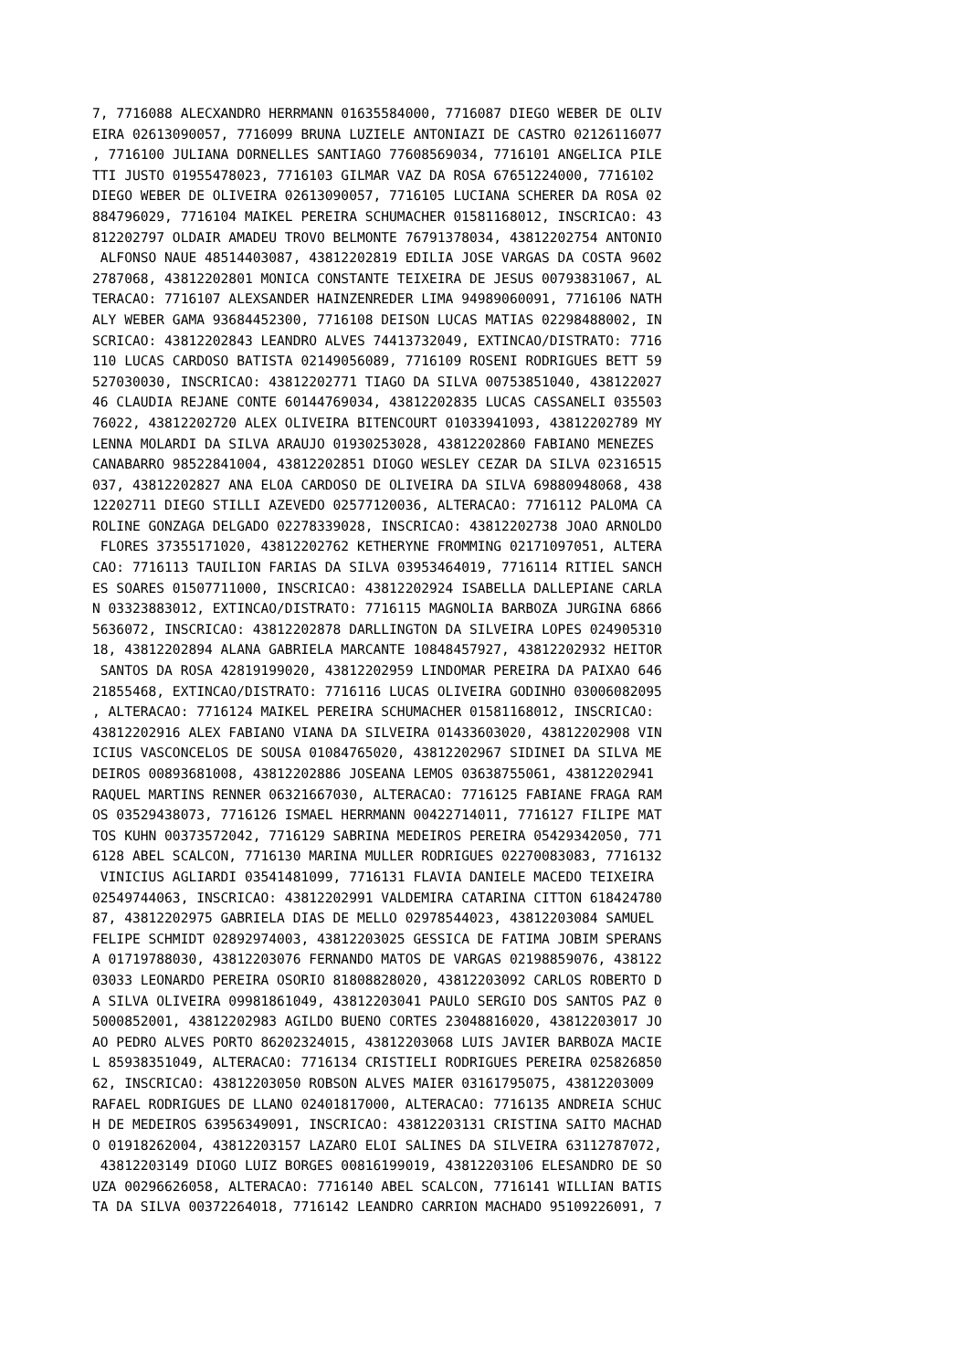7, 7716088 ALECXANDRO HERRMANN 01635584000, 7716087 DIEGO WEBER DE OLIV
EIRA 02613090057, 7716099 BRUNA LUZIELE ANTONIAZI DE CASTRO 02126116077
, 7716100 JULIANA DORNELLES SANTIAGO 77608569034, 7716101 ANGELICA PILE
TTI JUSTO 01955478023, 7716103 GILMAR VAZ DA ROSA 67651224000, 7716102
DIEGO WEBER DE OLIVEIRA 02613090057, 7716105 LUCIANA SCHERER DA ROSA 02
884796029, 7716104 MAIKEL PEREIRA SCHUMACHER 01581168012, INSCRICAO: 43
812202797 OLDAIR AMADEU TROVO BELMONTE 76791378034, 43812202754 ANTONIO
 ALFONSO NAUE 48514403087, 43812202819 EDILIA JOSE VARGAS DA COSTA 9602
2787068, 43812202801 MONICA CONSTANTE TEIXEIRA DE JESUS 00793831067, AL
TERACAO: 7716107 ALEXSANDER HAINZENREDER LIMA 94989060091, 7716106 NATH
ALY WEBER GAMA 93684452300, 7716108 DEISON LUCAS MATIAS 02298488002, IN
SCRICAO: 43812202843 LEANDRO ALVES 74413732049, EXTINCAO/DISTRATO: 7716
110 LUCAS CARDOSO BATISTA 02149056089, 7716109 ROSENI RODRIGUES BETT 59
527030030, INSCRICAO: 43812202771 TIAGO DA SILVA 00753851040, 438122027
46 CLAUDIA REJANE CONTE 60144769034, 43812202835 LUCAS CASSANELI 035503
76022, 43812202720 ALEX OLIVEIRA BITENCOURT 01033941093, 43812202789 MY
LENNA MOLARDI DA SILVA ARAUJO 01930253028, 43812202860 FABIANO MENEZES
CANABARRO 98522841004, 43812202851 DIOGO WESLEY CEZAR DA SILVA 02316515
037, 43812202827 ANA ELOA CARDOSO DE OLIVEIRA DA SILVA 69880948068, 438
12202711 DIEGO STILLI AZEVEDO 02577120036, ALTERACAO: 7716112 PALOMA CA
ROLINE GONZAGA DELGADO 02278339028, INSCRICAO: 43812202738 JOAO ARNOLDO
 FLORES 37355171020, 43812202762 KETHERYNE FROMMING 02171097051, ALTERA
CAO: 7716113 TAUILION FARIAS DA SILVA 03953464019, 7716114 RITIEL SANCH
ES SOARES 01507711000, INSCRICAO: 43812202924 ISABELLA DALLEPIANE CARLA
N 03323883012, EXTINCAO/DISTRATO: 7716115 MAGNOLIA BARBOZA JURGINA 6866
5636072, INSCRICAO: 43812202878 DARLLINGTON DA SILVEIRA LOPES 024905310
18, 43812202894 ALANA GABRIELA MARCANTE 10848457927, 43812202932 HEITOR
 SANTOS DA ROSA 42819199020, 43812202959 LINDOMAR PEREIRA DA PAIXAO 646
21855468, EXTINCAO/DISTRATO: 7716116 LUCAS OLIVEIRA GODINHO 03006082095
, ALTERACAO: 7716124 MAIKEL PEREIRA SCHUMACHER 01581168012, INSCRICAO:
43812202916 ALEX FABIANO VIANA DA SILVEIRA 01433603020, 43812202908 VIN
ICIUS VASCONCELOS DE SOUSA 01084765020, 43812202967 SIDINEI DA SILVA ME
DEIROS 00893681008, 43812202886 JOSEANA LEMOS 03638755061, 43812202941
RAQUEL MARTINS RENNER 06321667030, ALTERACAO: 7716125 FABIANE FRAGA RAM
OS 03529438073, 7716126 ISMAEL HERRMANN 00422714011, 7716127 FILIPE MAT
TOS KUHN 00373572042, 7716129 SABRINA MEDEIROS PEREIRA 05429342050, 771
6128 ABEL SCALCON, 7716130 MARINA MULLER RODRIGUES 02270083083, 7716132
 VINICIUS AGLIARDI 03541481099, 7716131 FLAVIA DANIELE MACEDO TEIXEIRA
02549744063, INSCRICAO: 43812202991 VALDEMIRA CATARINA CITTON 618424780
87, 43812202975 GABRIELA DIAS DE MELLO 02978544023, 43812203084 SAMUEL
FELIPE SCHMIDT 02892974003, 43812203025 GESSICA DE FATIMA JOBIM SPERANS
A 01719788030, 43812203076 FERNANDO MATOS DE VARGAS 02198859076, 438122
03033 LEONARDO PEREIRA OSORIO 81808828020, 43812203092 CARLOS ROBERTO D
A SILVA OLIVEIRA 09981861049, 43812203041 PAULO SERGIO DOS SANTOS PAZ 0
5000852001, 43812202983 AGILDO BUENO CORTES 23048816020, 43812203017 JO
AO PEDRO ALVES PORTO 86202324015, 43812203068 LUIS JAVIER BARBOZA MACIE
L 85938351049, ALTERACAO: 7716134 CRISTIELI RODRIGUES PEREIRA 025826850
62, INSCRICAO: 43812203050 ROBSON ALVES MAIER 03161795075, 43812203009
RAFAEL RODRIGUES DE LLANO 02401817000, ALTERACAO: 7716135 ANDREIA SCHUC
H DE MEDEIROS 63956349091, INSCRICAO: 43812203131 CRISTINA SAITO MACHAD
O 01918262004, 43812203157 LAZARO ELOI SALINES DA SILVEIRA 63112787072,
 43812203149 DIOGO LUIZ BORGES 00816199019, 43812203106 ELESANDRO DE SO
UZA 00296626058, ALTERACAO: 7716140 ABEL SCALCON, 7716141 WILLIAN BATIS
TA DA SILVA 00372264018, 7716142 LEANDRO CARRION MACHADO 95109226091, 7